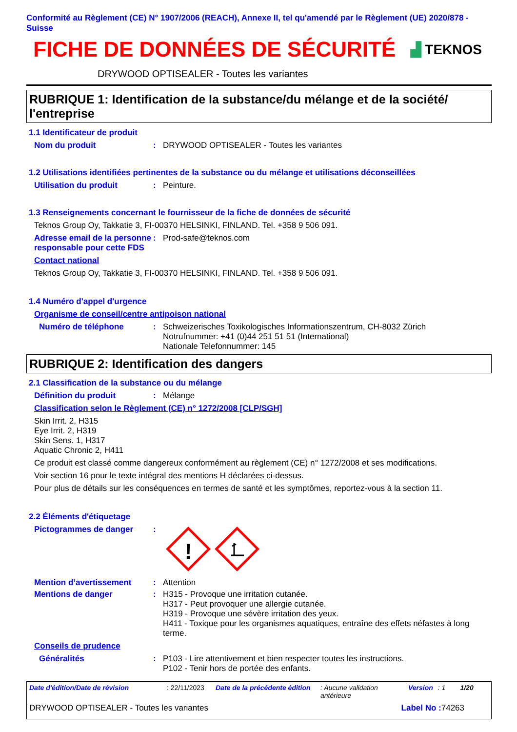Conformité au Règlement (CE) N° 1907/2006 (REACH), Annexe II, tel qu'amendé par le Règlement (UE) 2020/878 - Suisse
FICHE DE DONNÉES DE SÉCURITÉ
▟ TEKNOS
DRYWOOD OPTISEALER - Toutes les variantes
RUBRIQUE 1: Identification de la substance/du mélange et de la société/ l'entreprise
1.1 Identificateur de produit
Nom du produit :
DRYWOOD OPTISEALER - Toutes les variantes
1.2 Utilisations identifiées pertinentes de la substance ou du mélange et utilisations déconseillées
Utilisation du produit :
Peinture.
1.3 Renseignements concernant le fournisseur de la fiche de données de sécurité
Teknos Group Oy, Takkatie 3, FI-00370 HELSINKI, FINLAND. Tel. +358 9 506 091.
Adresse email de la personne responsable pour cette FDS
:
Prod-safe@teknos.com
Contact national
Teknos Group Oy, Takkatie 3, FI-00370 HELSINKI, FINLAND. Tel. +358 9 506 091.
1.4 Numéro d'appel d'urgence
Organisme de conseil/centre antipoison national
Numéro de téléphone :
Schweizerisches Toxikologisches Informationszentrum, CH-8032 Zürich
Notrufnummer: +41 (0)44 251 51 51 (International)
Nationale Telefonnummer: 145
RUBRIQUE 2: Identification des dangers
2.1 Classification de la substance ou du mélange
Définition du produit :
Mélange
Classification selon le Règlement (CE) n° 1272/2008 [CLP/SGH]
Skin Irrit. 2, H315
Eye Irrit. 2, H319
Skin Sens. 1, H317
Aquatic Chronic 2, H411
Ce produit est classé comme dangereux conformément au règlement (CE) n° 1272/2008 et ses modifications.
Voir section 16 pour le texte intégral des mentions H déclarées ci-dessus.
Pour plus de détails sur les conséquences en termes de santé et les symptômes, reportez-vous à la section 11.
2.2 Éléments d'étiquetage
Pictogrammes de danger :
!
Mention d’avertissement :
Attention
Mentions de danger :
H315 - Provoque une irritation cutanée.
H317 - Peut provoquer une allergie cutanée.
H319 - Provoque une sévère irritation des yeux.
H411 - Toxique pour les organismes aquatiques, entraîne des effets néfastes à long terme.
Conseils de prudence
Généralités :
P103 - Lire attentivement et bien respecter toutes les instructions.
P102 - Tenir hors de portée des enfants.
Date d'édition/Date de révision: 22/11/2023 Date de la précédente édition: Aucune validation antérieure Version: 1 1/20
DRYWOOD OPTISEALER - Toutes les variantes Label No : 74263